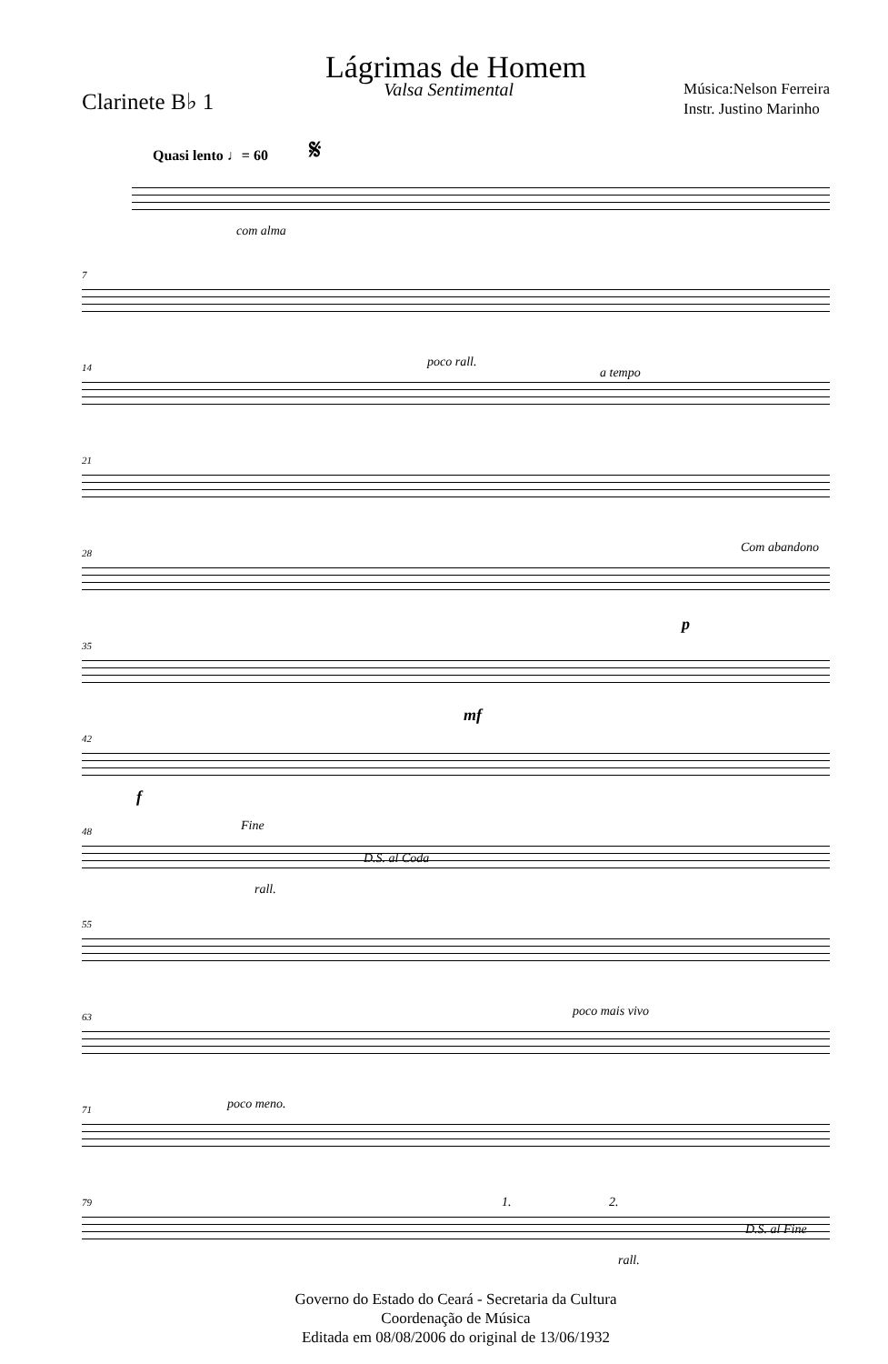Lágrimas de Homem
Clarinete B♭ 1
Valsa Sentimental
Música:Nelson Ferreira
Instr. Justino Marinho
Quasi lento ♩= 60 𝄋
com alma
7
14 poco rall.
a tempo
21
28 Com abandono
35
p
42
mf
f
48 Fine
D.S. al Coda
rall.
55
63 poco mais vivo
71 poco meno.
79 1. 2.
D.S. al Fine
rall.
Governo do Estado do Ceará - Secretaria da Cultura
Coordenação de Música
Editada em 08/08/2006 do original de 13/06/1932